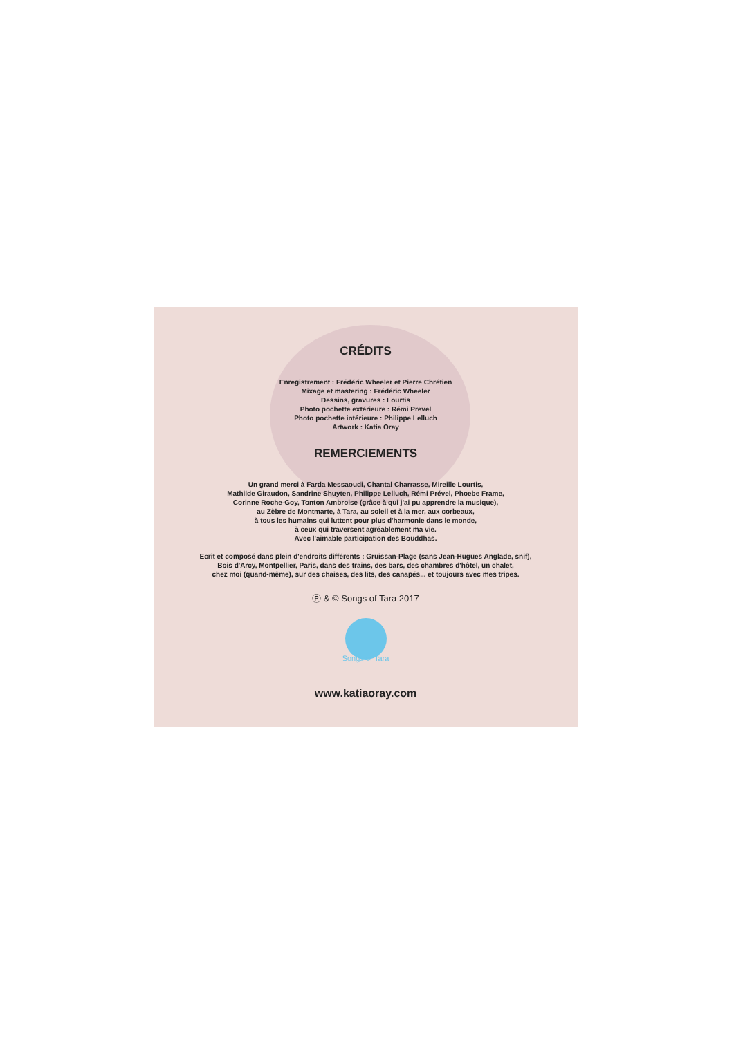CRÉDITS
Enregistrement : Frédéric Wheeler et Pierre Chrétien
Mixage et mastering : Frédéric Wheeler
Dessins, gravures : Lourtis
Photo pochette extérieure : Rémi Prevel
Photo pochette intérieure : Philippe Lelluch
Artwork : Katia Oray
REMERCIEMENTS
Un grand merci à Farda Messaoudi, Chantal Charrasse, Mireille Lourtis,
Mathilde Giraudon, Sandrine Shuyten, Philippe Lelluch, Rémi Prével, Phoebe Frame,
Corinne Roche-Goy, Tonton Ambroise (grâce à qui j'ai pu apprendre la musique),
au Zèbre de Montmarte, à Tara, au soleil et à la mer, aux corbeaux,
à tous les humains qui luttent pour plus d'harmonie dans le monde,
à ceux qui traversent agréablement ma vie.
Avec l'aimable participation des Bouddhas.
Ecrit et composé dans plein d'endroits différents : Gruissan-Plage (sans Jean-Hugues Anglade, snif),
Bois d'Arcy, Montpellier, Paris, dans des trains, des bars, des chambres d'hôtel, un chalet,
chez moi (quand-même), sur des chaises, des lits, des canapés... et toujours avec mes tripes.
Ⓟ & © Songs of Tara 2017
Songs of Tara
www.katiaoray.com